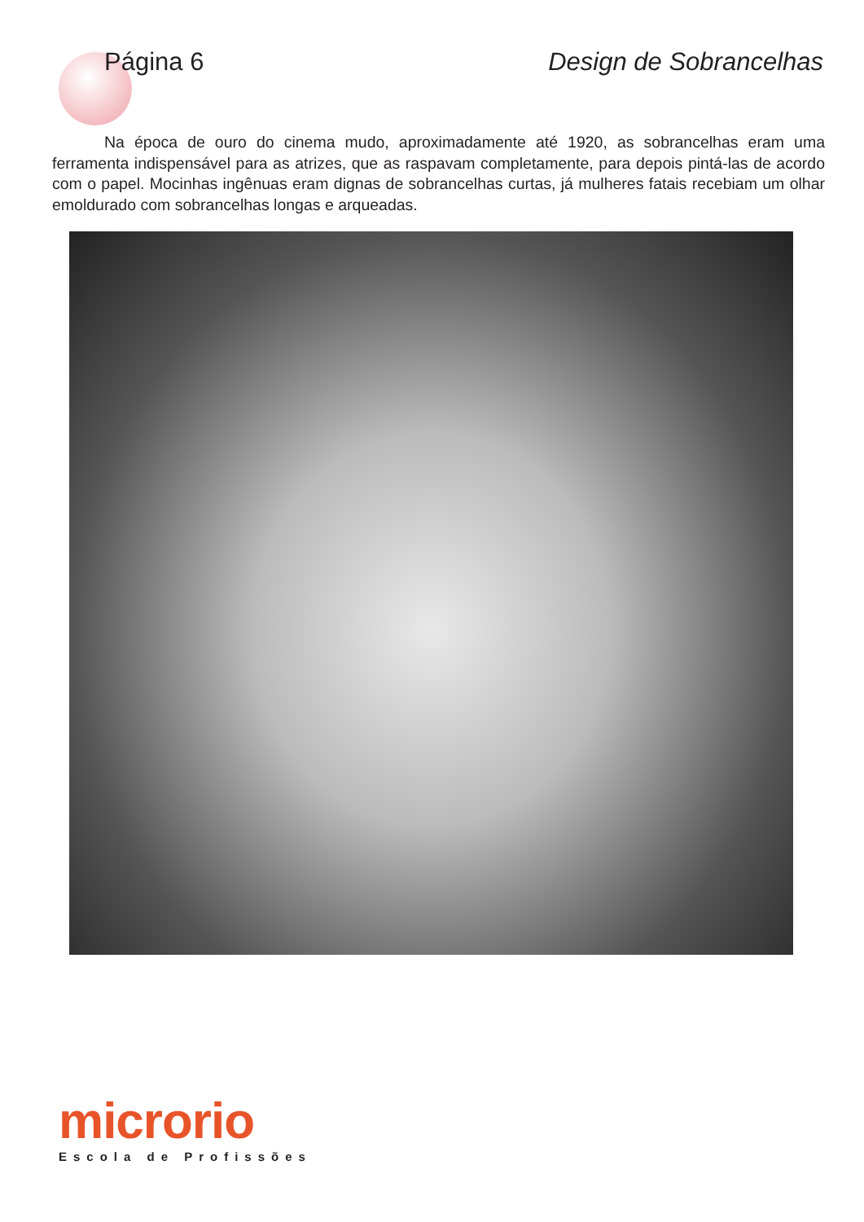Página 6 Design de Sobrancelhas
Na época de ouro do cinema mudo, aproximadamente até 1920, as sobrancelhas eram uma ferramenta indispensável para as atrizes, que as raspavam completamente, para depois pintá-las de acordo com o papel. Mocinhas ingênuas eram dignas de sobrancelhas curtas, já mulheres fatais recebiam um olhar emoldurado com sobrancelhas longas e arqueadas.
microrio
Escola de Profissões